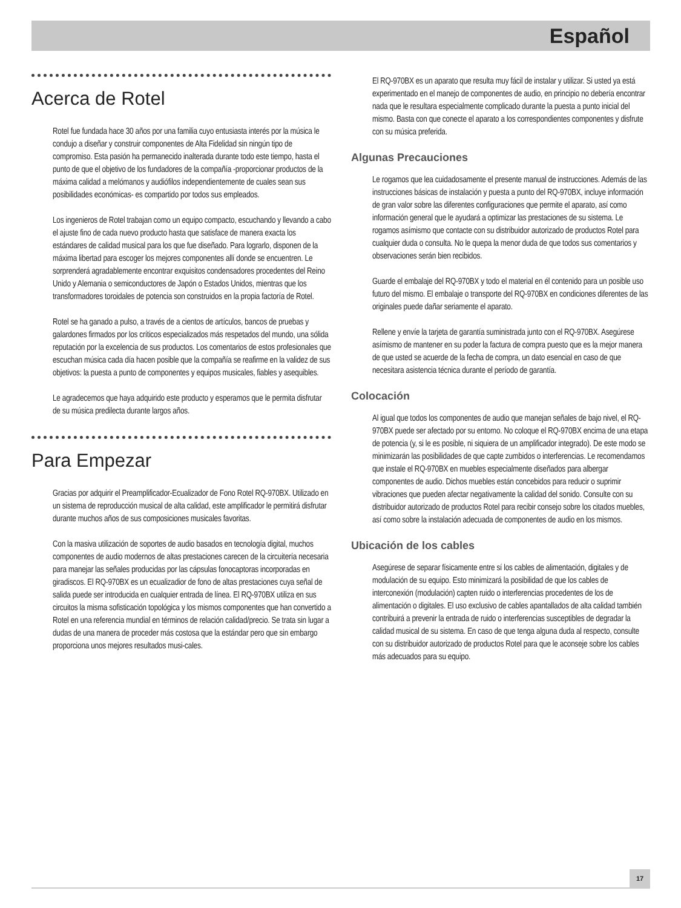Español
Acerca de Rotel
Rotel fue fundada hace 30 años por una familia cuyo entusiasta interés por la música le condujo a diseñar y construir componentes de Alta Fidelidad sin ningún tipo de compromiso. Esta pasión ha permanecido inalterada durante todo este tiempo, hasta el punto de que el objetivo de los fundadores de la compañía -proporcionar productos de la máxima calidad a melómanos y audiófilos independientemente de cuales sean sus posibilidades económicas- es compartido por todos sus empleados.
Los ingenieros de Rotel trabajan como un equipo compacto, escuchando y llevando a cabo el ajuste fino de cada nuevo producto hasta que satisface de manera exacta los estándares de calidad musical para los que fue diseñado. Para lograrlo, disponen de la máxima libertad para escoger los mejores componentes allí donde se encuentren. Le sorprenderá agradablemente encontrar exquisitos condensadores procedentes del Reino Unido y Alemania o semiconductores de Japón o Estados Unidos, mientras que los transformadores toroidales de potencia son construidos en la propia factoría de Rotel.
Rotel se ha ganado a pulso, a través de a cientos de artículos, bancos de pruebas y galardones firmados por los críticos especializados más respetados del mundo, una sólida reputación por la excelencia de sus productos. Los comentarios de estos profesionales que escuchan música cada día hacen posible que la compañía se reafirme en la validez de sus objetivos: la puesta a punto de componentes y equipos musicales, fiables y asequibles.
Le agradecemos que haya adquirido este producto y esperamos que le permita disfrutar de su música predilecta durante largos años.
Para Empezar
Gracias por adquirir el Preamplificador-Ecualizador de Fono Rotel RQ-970BX. Utilizado en un sistema de reproducción musical de alta calidad, este amplificador le permitirá disfrutar durante muchos años de sus composiciones musicales favoritas.
Con la masiva utilización de soportes de audio basados en tecnología digital, muchos componentes de audio modernos de altas prestaciones carecen de la circuitería necesaria para manejar las señales producidas por las cápsulas fonocaptoras incorporadas en giradiscos. El RQ-970BX es un ecualizadior de fono de altas prestaciones cuya señal de salida puede ser introducida en cualquier entrada de línea. El RQ-970BX utiliza en sus circuitos la misma sofisticación topológica y los mismos componentes que han convertido a Rotel en una referencia mundial en términos de relación calidad/precio. Se trata sin lugar a dudas de una manera de proceder más costosa que la estándar pero que sin embargo proporciona unos mejores resultados musi-cales.
El RQ-970BX es un aparato que resulta muy fácil de instalar y utilizar. Si usted ya está experimentado en el manejo de componentes de audio, en principio no debería encontrar nada que le resultara especialmente complicado durante la puesta a punto inicial del mismo. Basta con que conecte el aparato a los correspondientes componentes y disfrute con su música preferida.
Algunas Precauciones
Le rogamos que lea cuidadosamente el presente manual de instrucciones. Además de las instrucciones básicas de instalación y puesta a punto del RQ-970BX, incluye información de gran valor sobre las diferentes configuraciones que permite el aparato, así como información general que le ayudará a optimizar las prestaciones de su sistema. Le rogamos asímismo que contacte con su distribuidor autorizado de productos Rotel para cualquier duda o consulta. No le quepa la menor duda de que todos sus comentarios y observaciones serán bien recibidos.
Guarde el embalaje del RQ-970BX y todo el material en él contenido para un posible uso futuro del mismo. El embalaje o transporte del RQ-970BX en condiciones diferentes de las originales puede dañar seriamente el aparato.
Rellene y envíe la tarjeta de garantía suministrada junto con el RQ-970BX. Asegúrese asímismo de mantener en su poder la factura de compra puesto que es la mejor manera de que usted se acuerde de la fecha de compra, un dato esencial en caso de que necesitara asistencia técnica durante el período de garantía.
Colocación
Al igual que todos los componentes de audio que manejan señales de bajo nivel, el RQ-970BX puede ser afectado por su entorno. No coloque el RQ-970BX encima de una etapa de potencia (y, si le es posible, ni siquiera de un amplificador integrado). De este modo se minimizarán las posibilidades de que capte zumbidos o interferencias. Le recomendamos que instale el RQ-970BX en muebles especialmente diseñados para albergar componentes de audio. Dichos muebles están concebidos para reducir o suprimir vibraciones que pueden afectar negativamente la calidad del sonido. Consulte con su distribuidor autorizado de productos Rotel para recibir consejo sobre los citados muebles, así como sobre la instalación adecuada de componentes de audio en los mismos.
Ubicación de los cables
Asegúrese de separar físicamente entre sí los cables de alimentación, digitales y de modulación de su equipo. Esto minimizará la posibilidad de que los cables de interconexión (modulación) capten ruido o interferencias procedentes de los de alimentación o digitales. El uso exclusivo de cables apantallados de alta calidad también contribuirá a prevenir la entrada de ruido o interferencias susceptibles de degradar la calidad musical de su sistema. En caso de que tenga alguna duda al respecto, consulte con su distribuidor autorizado de productos Rotel para que le aconseje sobre los cables más adecuados para su equipo.
17